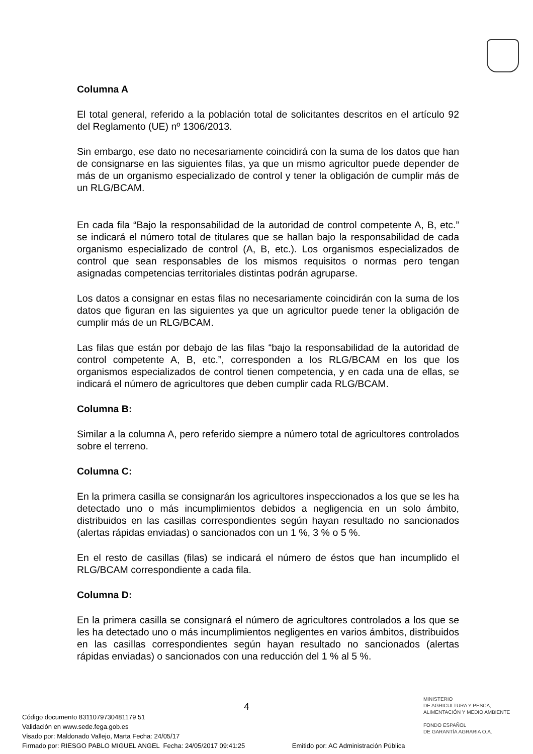Columna A
El total general, referido a la población total de solicitantes descritos en el artículo 92 del Reglamento (UE) nº 1306/2013.
Sin embargo, ese dato no necesariamente coincidirá con la suma de los datos que han de consignarse en las siguientes filas, ya que un mismo agricultor puede depender de más de un organismo especializado de control y tener la obligación de cumplir más de un RLG/BCAM.
En cada fila “Bajo la responsabilidad de la autoridad de control competente A, B, etc.” se indicará el número total de titulares que se hallan bajo la responsabilidad de cada organismo especializado de control (A, B, etc.). Los organismos especializados de control que sean responsables de los mismos requisitos o normas pero tengan asignadas competencias territoriales distintas podrán agruparse.
Los datos a consignar en estas filas no necesariamente coincidirán con la suma de los datos que figuran en las siguientes ya que un agricultor puede tener la obligación de cumplir más de un RLG/BCAM.
Las filas que están por debajo de las filas “bajo la responsabilidad de la autoridad de control competente A, B, etc.”, corresponden a los RLG/BCAM en los que los organismos especializados de control tienen competencia, y en cada una de ellas, se indicará el número de agricultores que deben cumplir cada RLG/BCAM.
Columna B:
Similar a la columna A, pero referido siempre a número total de agricultores controlados sobre el terreno.
Columna C:
En la primera casilla se consignarán los agricultores inspeccionados a los que se les ha detectado uno o más incumplimientos debidos a negligencia en un solo ámbito, distribuidos en las casillas correspondientes según hayan resultado no sancionados (alertas rápidas enviadas) o sancionados con un 1 %, 3 % o 5 %.
En el resto de casillas (filas) se indicará el número de éstos que han incumplido el RLG/BCAM correspondiente a cada fila.
Columna D:
En la primera casilla se consignará el número de agricultores controlados a los que se les ha detectado uno o más incumplimientos negligentes en varios ámbitos, distribuidos en las casillas correspondientes según hayan resultado no sancionados (alertas rápidas enviadas) o sancionados con una reducción del 1 % al 5 %.
4
MINISTERIO
DE AGRICULTURA Y PESCA,
ALIMENTACIÓN Y MEDIO AMBIENTE
FONDO ESPAÑOL
DE GARANTÍA AGRARIA O.A.
Código documento 8311079730481179 51
Validación en www.sede.fega.gob.es
Visado por: Maldonado Vallejo, Marta Fecha: 24/05/17
Firmado por: RIESGO PABLO MIGUEL ANGEL Fecha: 24/05/2017 09:41:25 Emitido por: AC Administración Pública